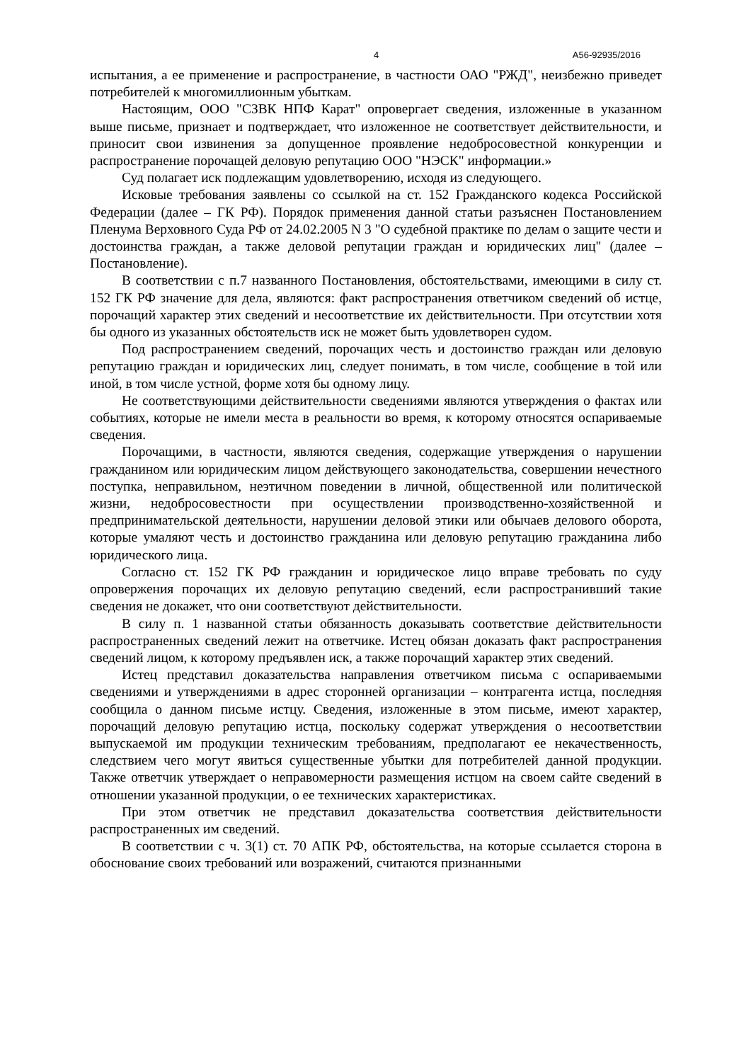4 А56-92935/2016
испытания, а ее применение и распространение, в частности ОАО "РЖД", неизбежно приведет потребителей к многомиллионным убыткам.
Настоящим, ООО "СЗВК НПФ Карат" опровергает сведения, изложенные в указанном выше письме, признает и подтверждает, что изложенное не соответствует действительности, и приносит свои извинения за допущенное проявление недобросовестной конкуренции и распространение порочащей деловую репутацию ООО "НЭСК" информации.»
Суд полагает иск подлежащим удовлетворению, исходя из следующего.
Исковые требования заявлены со ссылкой на ст. 152 Гражданского кодекса Российской Федерации (далее – ГК РФ). Порядок применения данной статьи разъяснен Постановлением Пленума Верховного Суда РФ от 24.02.2005 N 3 "О судебной практике по делам о защите чести и достоинства граждан, а также деловой репутации граждан и юридических лиц" (далее – Постановление).
В соответствии с п.7 названного Постановления, обстоятельствами, имеющими в силу ст. 152 ГК РФ значение для дела, являются: факт распространения ответчиком сведений об истце, порочащий характер этих сведений и несоответствие их действительности. При отсутствии хотя бы одного из указанных обстоятельств иск не может быть удовлетворен судом.
Под распространением сведений, порочащих честь и достоинство граждан или деловую репутацию граждан и юридических лиц, следует понимать, в том числе, сообщение в той или иной, в том числе устной, форме хотя бы одному лицу.
Не соответствующими действительности сведениями являются утверждения о фактах или событиях, которые не имели места в реальности во время, к которому относятся оспариваемые сведения.
Порочащими, в частности, являются сведения, содержащие утверждения о нарушении гражданином или юридическим лицом действующего законодательства, совершении нечестного поступка, неправильном, неэтичном поведении в личной, общественной или политической жизни, недобросовестности при осуществлении производственно-хозяйственной и предпринимательской деятельности, нарушении деловой этики или обычаев делового оборота, которые умаляют честь и достоинство гражданина или деловую репутацию гражданина либо юридического лица.
Согласно ст. 152 ГК РФ гражданин и юридическое лицо вправе требовать по суду опровержения порочащих их деловую репутацию сведений, если распространивший такие сведения не докажет, что они соответствуют действительности.
В силу п. 1 названной статьи обязанность доказывать соответствие действительности распространенных сведений лежит на ответчике. Истец обязан доказать факт распространения сведений лицом, к которому предъявлен иск, а также порочащий характер этих сведений.
Истец представил доказательства направления ответчиком письма с оспариваемыми сведениями и утверждениями в адрес сторонней организации – контрагента истца, последняя сообщила о данном письме истцу. Сведения, изложенные в этом письме, имеют характер, порочащий деловую репутацию истца, поскольку содержат утверждения о несоответствии выпускаемой им продукции техническим требованиям, предполагают ее некачественность, следствием чего могут явиться существенные убытки для потребителей данной продукции. Также ответчик утверждает о неправомерности размещения истцом на своем сайте сведений в отношении указанной продукции, о ее технических характеристиках.
При этом ответчик не представил доказательства соответствия действительности распространенных им сведений.
В соответствии с ч. 3(1) ст. 70 АПК РФ, обстоятельства, на которые ссылается сторона в обоснование своих требований или возражений, считаются признанными